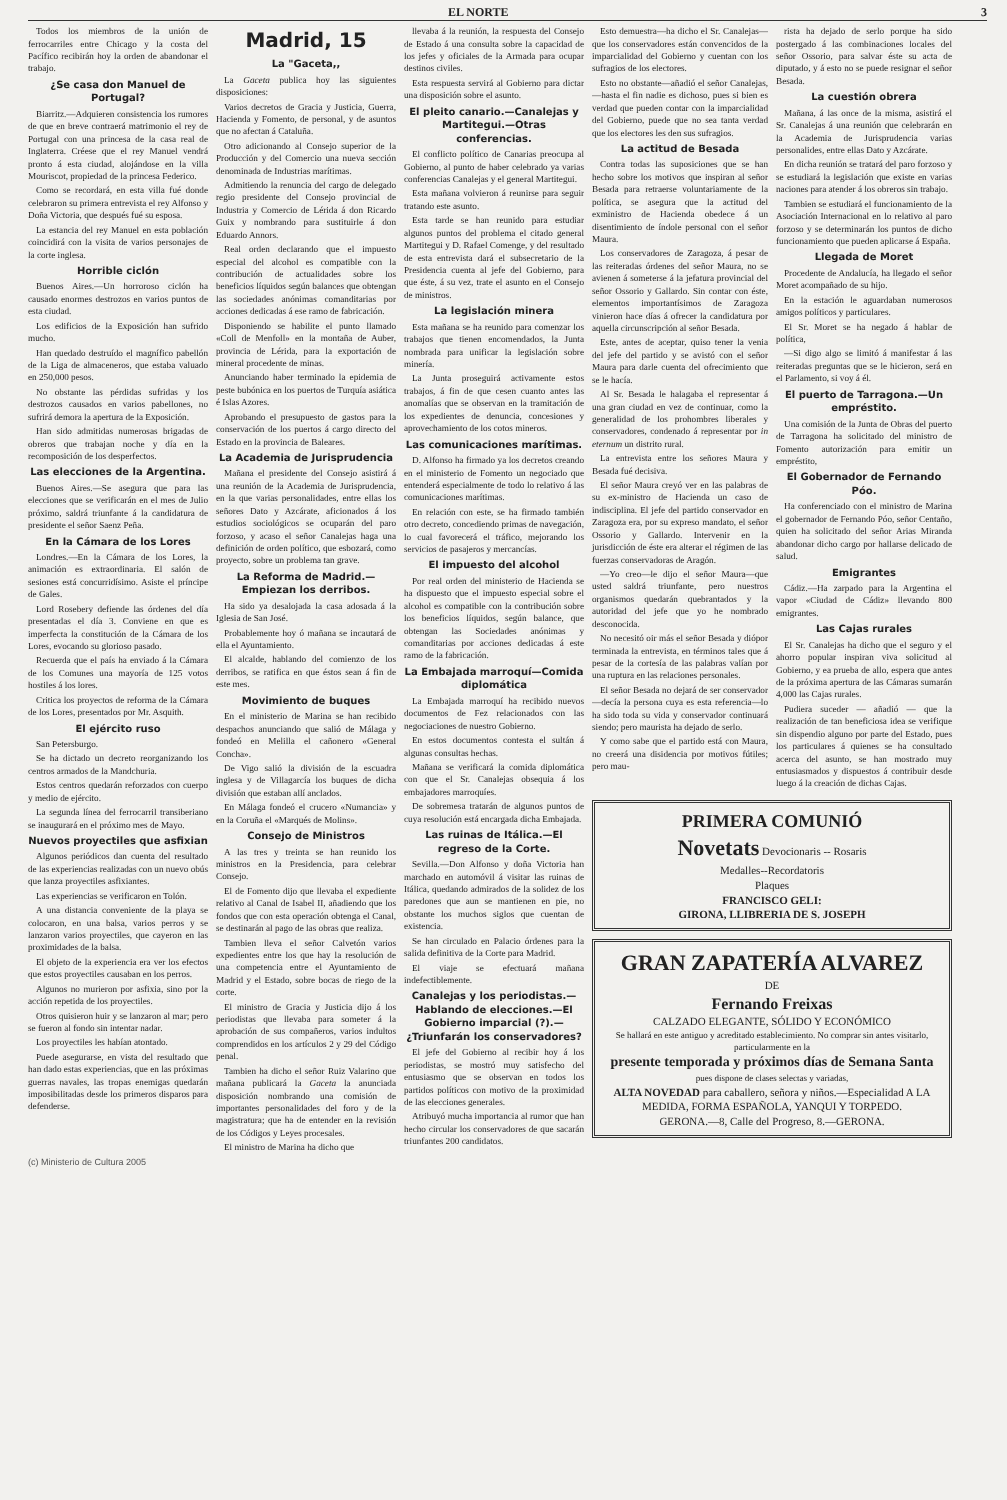EL NORTE 3
Todos los miembros de la unión de ferrocarriles entre Chicago y la costa del Pacífico recibirán hoy la orden de abandonar el trabajo.
¿Se casa don Manuel de Portugal?
Biarritz.—Adquieren consistencia los rumores de que en breve contraerá matrimonio el rey de Portugal con una princesa de la casa real de Inglaterra. Créese que el rey Manuel vendrá pronto á esta ciudad, alojándose en la villa Mouriscot, propiedad de la princesa Federico.
Como se recordará, en esta villa fué donde celebraron su primera entrevista el rey Alfonso y Doña Victoria, que después fué su esposa.
La estancia del rey Manuel en esta población coincidirá con la visita de varios personajes de la corte inglesa.
Horrible ciclón
Buenos Aires.—Un horroroso ciclón ha causado enormes destrozos en varios puntos de esta ciudad.
Los edificios de la Exposición han sufrido mucho.
Han quedado destruído el magnífico pabellón de la Liga de almaceneros, que estaba valuado en 250,000 pesos.
No obstante las pérdidas sufridas y los destrozos causados en varios pabellones, no sufrirá demora la apertura de la Exposición.
Han sido admitidas numerosas brigadas de obreros que trabajan noche y día en la recomposición de los desperfectos.
Las elecciones de la Argentina.
Buenos Aires.—Se asegura que para las elecciones que se verificarán en el mes de Julio próximo, saldrá triunfante á la candidatura de presidente el señor Saenz Peña.
En la Cámara de los Lores
Londres.—En la Cámara de los Lores, la animación es extraordinaria. El salón de sesiones está concurridísimo. Asiste el príncipe de Gales.
Lord Rosebery defiende las órdenes del día presentadas el día 3. Conviene en que es imperfecta la constitución de la Cámara de los Lores, evocando su glorioso pasado.
Recuerda que el país ha enviado á la Cámara de los Comunes una mayoría de 125 votos hostiles á los lores.
Critica los proyectos de reforma de la Cámara de los Lores, presentados por Mr. Asquith.
El ejército ruso
San Petersburgo.
Se ha dictado un decreto reorganizando los centros armados de la Mandchuria.
Estos centros quedarán reforzados con cuerpo y medio de ejército.
La segunda línea del ferrocarril transiberiano se inaugurará en el próximo mes de Mayo.
Nuevos proyectiles que asfixian
Algunos periódicos dan cuenta del resultado de las experiencias realizadas con un nuevo obús que lanza proyectiles asfixiantes.
Las experiencias se verificaron en Tolón.
A una distancia conveniente de la playa se colocaron, en una balsa, varios perros y se lanzaron varios proyectiles, que cayeron en las proximidades de la balsa.
El objeto de la experiencia era ver los efectos que estos proyectiles causaban en los perros.
Algunos no murieron por asfixia, sino por la acción repetida de los proyectiles.
Otros quisieron huir y se lanzaron al mar; pero se fueron al fondo sin intentar nadar.
Los proyectiles les habían atontado.
Puede asegurarse, en vista del resultado que han dado estas experiencias, que en las próximas guerras navales, las tropas enemigas quedarán imposibilitadas desde los primeros disparos para defenderse.
Madrid, 15
La "Gaceta,,
La Gaceta publica hoy las siguientes disposiciones:
Varios decretos de Gracia y Justicia, Guerra, Hacienda y Fomento, de personal, y de asuntos que no afectan á Cataluña.
Otro adicionando al Consejo superior de la Producción y del Comercio una nueva sección denominada de Industrias marítimas.
Admitiendo la renuncia del cargo de delegado regio presidente del Consejo provincial de Industria y Comercio de Lérida á don Ricardo Guix y nombrando para sustituirle á don Eduardo Annors.
Real orden declarando que el impuesto especial del alcohol es compatible con la contribución de actualidades sobre los beneficios líquidos según balances que obtengan las sociedades anónimas comanditarias por acciones dedicadas á ese ramo de fabricación.
Disponiendo se habilite el punto llamado «Coll de Menfoll» en la montaña de Auber, provincia de Lérida, para la exportación de mineral procedente de minas.
Anunciando haber terminado la epidemia de peste bubónica en los puertos de Turquía asiática é Islas Azores.
Aprobando el presupuesto de gastos para la conservación de los puertos á cargo directo del Estado en la provincia de Baleares.
La Academia de Jurisprudencia
Mañana el presidente del Consejo asistirá á una reunión de la Academia de Jurisprudencia, en la que varias personalidades, entre ellas los señores Dato y Azcárate, aficionados á los estudios sociológicos se ocuparán del paro forzoso, y acaso el señor Canalejas haga una definición de orden político, que esbozará, como proyecto, sobre un problema tan grave.
La Reforma de Madrid.—Empiezan los derribos.
Ha sido ya desalojada la casa adosada á la Iglesia de San José.
Probablemente hoy ó mañana se incautará de ella el Ayuntamiento.
El alcalde, hablando del comienzo de los derribos, se ratifica en que éstos sean á fin de este mes.
Movimiento de buques
En el ministerio de Marina se han recibido despachos anunciando que salió de Málaga y fondeó en Melilla el cañonero «General Concha».
De Vigo salió la división de la escuadra inglesa y de Villagarcía los buques de dicha división que estaban allí anclados.
En Málaga fondeó el crucero «Numancia» y en la Coruña el «Marqués de Molins».
Consejo de Ministros
A las tres y treinta se han reunido los ministros en la Presidencia, para celebrar Consejo.
El de Fomento dijo que llevaba el expediente relativo al Canal de Isabel II, añadiendo que los fondos que con esta operación obtenga el Canal, se destinarán al pago de las obras que realiza.
Tambien lleva el señor Calvetón varios expedientes entre los que hay la resolución de una competencia entre el Ayuntamiento de Madrid y el Estado, sobre bocas de riego de la corte.
El ministro de Gracia y Justicia dijo á los periodistas que llevaba para someter á la aprobación de sus compañeros, varios indultos comprendidos en los artículos 2 y 29 del Código penal.
Tambien ha dicho el señor Ruiz Valarino que mañana publicará la Gaceta la anunciada disposición nombrando una comisión de importantes personalidades del foro y de la magistratura; que ha de entender en la revisión de los Códigos y Leyes procesales.
El ministro de Marina ha dicho que
llevaba á la reunión, la respuesta del Consejo de Estado á una consulta sobre la capacidad de los jefes y oficiales de la Armada para ocupar destinos civiles.
Esta respuesta servirá al Gobierno para dictar una disposición sobre el asunto.
El pleito canario.—Canalejas y Martitegui.—Otras conferencias.
El conflicto político de Canarias preocupa al Gobierno, al punto de haber celebrado ya varias conferencias Canalejas y el general Martitegui.
Esta mañana volvieron á reunirse para seguir tratando este asunto.
Esta tarde se han reunido para estudiar algunos puntos del problema el citado general Martitegui y D. Rafael Comenge, y del resultado de esta entrevista dará el subsecretario de la Presidencia cuenta al jefe del Gobierno, para que éste, á su vez, trate el asunto en el Consejo de ministros.
La legislación minera
Esta mañana se ha reunido para comenzar los trabajos que tienen encomendados, la Junta nombrada para unificar la legislación sobre minería.
La Junta proseguirá activamente estos trabajos, á fin de que cesen cuanto antes las anomalías que se observan en la tramitación de los expedientes de denuncia, concesiones y aprovechamiento de los cotos mineros.
Las comunicaciones marítimas.
D. Alfonso ha firmado ya los decretos creando en el ministerio de Fomento un negociado que entenderá especialmente de todo lo relativo á las comunicaciones marítimas.
En relación con este, se ha firmado también otro decreto, concediendo primas de navegación, lo cual favorecerá el tráfico, mejorando los servicios de pasajeros y mercancías.
El impuesto del alcohol
Por real orden del ministerio de Hacienda se ha dispuesto que el impuesto especial sobre el alcohol es compatible con la contribución sobre los beneficios líquidos, según balance, que obtengan las Sociedades anónimas y comanditarias por acciones dedicadas á este ramo de la fabricación.
La Embajada marroquí—Comida diplomática
La Embajada marroquí ha recibido nuevos documentos de Fez relacionados con las negociaciones de nuestro Gobierno.
En estos documentos contesta el sultán á algunas consultas hechas.
Mañana se verificará la comida diplomática con que el Sr. Canalejas obsequia á los embajadores marroquíes.
De sobremesa tratarán de algunos puntos de cuya resolución está encargada dicha Embajada.
Las ruinas de Itálica.—El regreso de la Corte.
Sevilla.—Don Alfonso y doña Victoria han marchado en automóvil á visitar las ruinas de Itálica, quedando admirados de la solidez de los paredones que aun se mantienen en pie, no obstante los muchos siglos que cuentan de existencia.
Se han circulado en Palacio órdenes para la salida definitiva de la Corte para Madrid.
El viaje se efectuará mañana indefectiblemente.
Canalejas y los periodistas.—Hablando de elecciones.—El Gobierno imparcial (?).—¿Triunfarán los conservadores?
El jefe del Gobierno al recibir hoy á los periodistas, se mostró muy satisfecho del entusiasmo que se observan en todos los partidos políticos con motivo de la proximidad de las elecciones generales.
Atribuyó mucha importancia al rumor que han hecho circular los conservadores de que sacarán triunfantes 200 candidatos.
Esto demuestra—ha dicho el Sr. Canalejas—que los conservadores están convencidos de la imparcialidad del Gobierno y cuentan con los sufragios de los electores.
Esto no obstante—añadió el señor Canalejas,—hasta el fin nadie es dichoso, pues si bien es verdad que pueden contar con la imparcialidad del Gobierno, puede que no sea tanta verdad que los electores les den sus sufragios.
La actitud de Besada
Contra todas las suposiciones que se han hecho sobre los motivos que inspiran al señor Besada para retraerse voluntariamente de la política, se asegura que la actitud del exministro de Hacienda obedece á un disentimiento de índole personal con el señor Maura.
Los conservadores de Zaragoza, á pesar de las reiteradas órdenes del señor Maura, no se avienen á someterse á la jefatura provincial del señor Ossorio y Gallardo. Sin contar con éste, elementos importantísimos de Zaragoza vinieron hace días á ofrecer la candidatura por aquella circunscripción al señor Besada.
Este, antes de aceptar, quiso tener la venia del jefe del partido y se avistó con el señor Maura para darle cuenta del ofrecimiento que se le hacía.
Al Sr. Besada le halagaba el representar á una gran ciudad en vez de continuar, como la generalidad de los prohombres liberales y conservadores, condenado á representar por in eternum un distrito rural.
La entrevista entre los señores Maura y Besada fué decisiva.
El señor Maura creyó ver en las palabras de su ex-ministro de Hacienda un caso de indisciplina. El jefe del partido conservador en Zaragoza era, por su expreso mandato, el señor Ossorio y Gallardo. Intervenir en la jurisdicción de éste era alterar el régimen de las fuerzas conservadoras de Aragón.
—Yo creo—le dijo el señor Maura—que usted saldrá triunfante, pero nuestros organismos quedarán quebrantados y la autoridad del jefe que yo he nombrado desconocida.
No necesitó oir más el señor Besada y diópor terminada la entrevista, en términos tales que á pesar de la cortesía de las palabras valían por una ruptura en las relaciones personales.
El señor Besada no dejará de ser conservador—decía la persona cuya es esta referencia—lo ha sido toda su vida y conservador continuará siendo; pero maurista ha dejado de serlo.
Y como sabe que el partido está con Maura, no creerá una disidencia por motivos fútiles; pero mau-
rista ha dejado de serlo porque ha sido postergado á las combinaciones locales del señor Ossorio, para salvar éste su acta de diputado, y á esto no se puede resignar el señor Besada.
La cuestión obrera
Mañana, á las once de la misma, asistirá el Sr. Canalejas á una reunión que celebrarán en la Academia de Jurisprudencia varias personalides, entre ellas Dato y Azcárate.
En dicha reunión se tratará del paro forzoso y se estudiará la legislación que existe en varias naciones para atender á los obreros sin trabajo.
Tambien se estudiará el funcionamiento de la Asociación Internacional en lo relativo al paro forzoso y se determinarán los puntos de dicho funcionamiento que pueden aplicarse á España.
Llegada de Moret
Procedente de Andalucía, ha llegado el señor Moret acompañado de su hijo.
En la estación le aguardaban numerosos amigos políticos y particulares.
El Sr. Moret se ha negado á hablar de política,
—Si digo algo se limitó á manifestar á las reiteradas preguntas que se le hicieron, será en el Parlamento, si voy á él.
El puerto de Tarragona.—Un empréstito.
Una comisión de la Junta de Obras del puerto de Tarragona ha solicitado del ministro de Fomento autorización para emitir un empréstito,
El Gobernador de Fernando Póo.
Ha conferenciado con el ministro de Marina el gobernador de Fernando Póo, señor Centaño, quien ha solicitado del señor Arias Miranda abandonar dicho cargo por hallarse delicado de salud.
Emigrantes
Cádiz.—Ha zarpado para la Argentina el vapor «Ciudad de Cádiz» llevando 800 emigrantes.
Las Cajas rurales
El Sr. Canalejas ha dicho que el seguro y el ahorro popular inspiran viva solicitud al Gobierno, y ea prueba de allo, espera que antes de la próxima apertura de las Cámaras sumarán 4,000 las Cajas rurales.
Pudiera suceder — añadió — que la realización de tan beneficiosa idea se verifique sin dispendio alguno por parte del Estado, pues los particulares á quienes se ha consultado acerca del asunto, se han mostrado muy entusiasmados y dispuestos á contribuir desde luego á la creación de dichas Cajas.
PRIMERA COMUNIÓ
Novetats Devocionaris -- Rosaris
Medalles--Recordatoris
Plaques
FRANCISCO GELI:
GIRONA, LLIBRERIA DE S. JOSEPH
GRAN ZAPATERÍA ALVAREZ
DE
Fernando Freixas
CALZADO ELEGANTE, SÓLIDO Y ECONÓMICO
Se hallará en este antiguo y acreditado establecimiento. No comprar sin antes visitarlo, particularmente en la
presente temporada y próximos días de Semana Santa
pues dispone de clases selectas y variadas,
ALTA NOVEDAD para caballero, señora y niños.—Especialidad A LA MEDIDA, FORMA ESPAÑOLA, YANQUI Y TORPEDO.
GERONA.—8, Calle del Progreso, 8.—GERONA.
(c) Ministerio de Cultura 2005